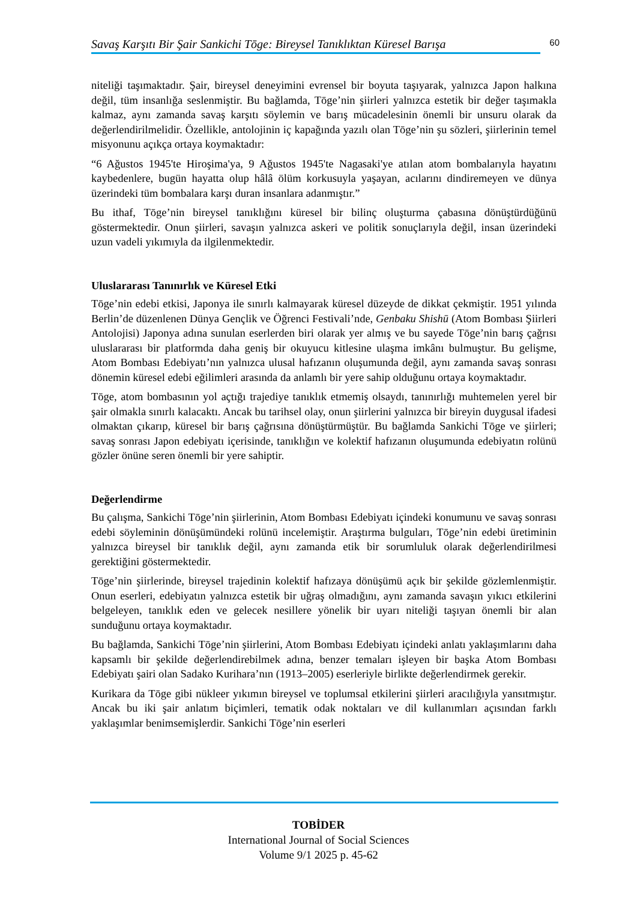Savaş Karşıtı Bir Şair Sankichi Tōge: Bireysel Tanıklıktan Küresel Barışa
60
niteliği taşımaktadır. Şair, bireysel deneyimini evrensel bir boyuta taşıyarak, yalnızca Japon halkına değil, tüm insanlığa seslenmiştir. Bu bağlamda, Tōge’nin şiirleri yalnızca estetik bir değer taşımakla kalmaz, aynı zamanda savaş karşıtı söylemin ve barış mücadelesinin önemli bir unsuru olarak da değerlendirilmelidir. Özellikle, antolojinin iç kapağında yazılı olan Tōge’nin şu sözleri, şiirlerinin temel misyonunu açıkça ortaya koymaktadır:
“6 Ağustos 1945'te Hiroşima'ya, 9 Ağustos 1945'te Nagasaki'ye atılan atom bombalarıyla hayatını kaybedenlere, bugün hayatta olup hâlâ ölüm korkusuyla yaşayan, acılarını dindiremeyen ve dünya üzerindeki tüm bombalara karşı duran insanlara adanmıştır.”
Bu ithaf, Tōge’nin bireysel tanıklığını küresel bir bilinç oluşturma çabasına dönüştürdüğünü göstermektedir. Onun şiirleri, savaşın yalnızca askeri ve politik sonuçlarıyla değil, insan üzerindeki uzun vadeli yıkımıyla da ilgilenmektedir.
Uluslararası Tanınırlık ve Küresel Etki
Tōge’nin edebi etkisi, Japonya ile sınırlı kalmayarak küresel düzeyde de dikkat çekmiştir. 1951 yılında Berlin’de düzenlenen Dünya Gençlik ve Öğrenci Festivali’nde, Genbaku Shishū (Atom Bombası Şiirleri Antolojisi) Japonya adına sunulan eserlerden biri olarak yer almış ve bu sayede Tōge’nin barış çağrısı uluslararası bir platformda daha geniş bir okuyucu kitlesine ulaşma imkânı bulmuştur. Bu gelişme, Atom Bombası Edebiyatı’nın yalnızca ulusal hafızanın oluşumunda değil, aynı zamanda savaş sonrası dönemin küresel edebi eğilimleri arasında da anlamlı bir yere sahip olduğunu ortaya koymaktadır.
Tōge, atom bombasının yol açtığı trajediye tanıklık etmemiş olsaydı, tanınırlığı muhtemelen yerel bir şair olmakla sınırlı kalacaktı. Ancak bu tarihsel olay, onun şiirlerini yalnızca bir bireyin duygusal ifadesi olmaktan çıkarıp, küresel bir barış çağrısına dönüştürmüştür. Bu bağlamda Sankichi Tōge ve şiirleri; savaş sonrası Japon edebiyatı içerisinde, tanıklığın ve kolektif hafızanın oluşumunda edebiyatın rolünü gözler önüne seren önemli bir yere sahiptir.
Değerlendirme
Bu çalışma, Sankichi Tōge’nin şiirlerinin, Atom Bombası Edebiyatı içindeki konumunu ve savaş sonrası edebi söyleminin dönüşümündeki rolünü incelemiştir. Araştırma bulguları, Tōge’nin edebi üretiminin yalnızca bireysel bir tanıklık değil, aynı zamanda etik bir sorumluluk olarak değerlendirilmesi gerektiğini göstermektedir.
Tōge’nin şiirlerinde, bireysel trajedinin kolektif hafızaya dönüşümü açık bir şekilde gözlemlenmiştir. Onun eserleri, edebiyatın yalnızca estetik bir uğraş olmadığını, aynı zamanda savaşın yıkıcı etkilerini belgeleyen, tanıklık eden ve gelecek nesillere yönelik bir uyarı niteliği taşıyan önemli bir alan sunduğunu ortaya koymaktadır.
Bu bağlamda, Sankichi Tōge’nin şiirlerini, Atom Bombası Edebiyatı içindeki anlatı yaklaşımlarını daha kapsamlı bir şekilde değerlendirebilmek adına, benzer temaları işleyen bir başka Atom Bombası Edebiyatı şairi olan Sadako Kurihara’nın (1913–2005) eserleriyle birlikte değerlendirmek gerekir.
Kurikara da Tōge gibi nükleer yıkımın bireysel ve toplumsal etkilerini şiirleri aracılığıyla yansıtmıştır. Ancak bu iki şair anlatım biçimleri, tematik odak noktaları ve dil kullanımları açısından farklı yaklaşımlar benimsemişlerdir. Sankichi Tōge’nin eserleri
TOBİDER
International Journal of Social Sciences
Volume 9/1 2025 p. 45-62